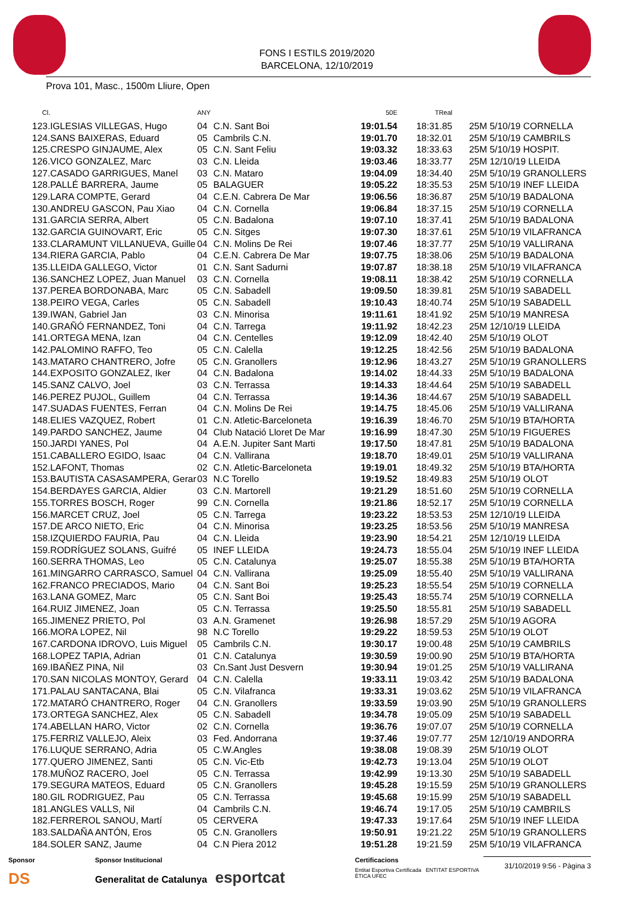FONS I ESTILS 2019/2020
BARCELONA, 12/10/2019
Prova 101, Masc., 1500m Lliure, Open
| Cl. | | ANY | | 50E | TReal | |
| --- | --- | --- | --- | --- | --- | --- |
| 123. | IGLESIAS VILLEGAS, Hugo | 04 | C.N. Sant Boi | 19:01.54 | 18:31.85 | 25M 5/10/19 CORNELLA |
| 124. | SANS BAIXERAS, Eduard | 05 | Cambrils C.N. | 19:01.70 | 18:32.01 | 25M 5/10/19 CAMBRILS |
| 125. | CRESPO GINJAUME, Alex | 05 | C.N. Sant Feliu | 19:03.32 | 18:33.63 | 25M 5/10/19 HOSPIT. |
| 126. | VICO GONZALEZ, Marc | 03 | C.N. Lleida | 19:03.46 | 18:33.77 | 25M 12/10/19 LLEIDA |
| 127. | CASADO GARRIGUES, Manel | 03 | C.N. Mataro | 19:04.09 | 18:34.40 | 25M 5/10/19 GRANOLLERS |
| 128. | PALLÉ BARRERA, Jaume | 05 | BALAGUER | 19:05.22 | 18:35.53 | 25M 5/10/19 INEF LLEIDA |
| 129. | LARA COMPTE, Gerard | 04 | C.E.N. Cabrera De Mar | 19:06.56 | 18:36.87 | 25M 5/10/19 BADALONA |
| 130. | ANDREU GASCON, Pau Xiao | 04 | C.N. Cornella | 19:06.84 | 18:37.15 | 25M 5/10/19 CORNELLA |
| 131. | GARCIA SERRA, Albert | 05 | C.N. Badalona | 19:07.10 | 18:37.41 | 25M 5/10/19 BADALONA |
| 132. | GARCIA GUINOVART, Eric | 05 | C.N. Sitges | 19:07.30 | 18:37.61 | 25M 5/10/19 VILAFRANCA |
| 133. | CLARAMUNT VILLANUEVA, Guille | 04 | C.N. Molins De Rei | 19:07.46 | 18:37.77 | 25M 5/10/19 VALLIRANA |
| 134. | RIERA GARCIA, Pablo | 04 | C.E.N. Cabrera De Mar | 19:07.75 | 18:38.06 | 25M 5/10/19 BADALONA |
| 135. | LLEIDA GALLEGO, Victor | 01 | C.N. Sant Sadurni | 19:07.87 | 18:38.18 | 25M 5/10/19 VILAFRANCA |
| 136. | SANCHEZ LOPEZ, Juan Manuel | 03 | C.N. Cornella | 19:08.11 | 18:38.42 | 25M 5/10/19 CORNELLA |
| 137. | PEREA BORDONABA, Marc | 05 | C.N. Sabadell | 19:09.50 | 18:39.81 | 25M 5/10/19 SABADELL |
| 138. | PEIRO VEGA, Carles | 05 | C.N. Sabadell | 19:10.43 | 18:40.74 | 25M 5/10/19 SABADELL |
| 139. | IWAN, Gabriel Jan | 03 | C.N. Minorisa | 19:11.61 | 18:41.92 | 25M 5/10/19 MANRESA |
| 140. | GRAÑÓ FERNANDEZ, Toni | 04 | C.N. Tarrega | 19:11.92 | 18:42.23 | 25M 12/10/19 LLEIDA |
| 141. | ORTEGA MENA, Izan | 04 | C.N. Centelles | 19:12.09 | 18:42.40 | 25M 5/10/19 OLOT |
| 142. | PALOMINO RAFFO, Teo | 05 | C.N. Calella | 19:12.25 | 18:42.56 | 25M 5/10/19 BADALONA |
| 143. | MATARO CHANTRERO, Jofre | 05 | C.N. Granollers | 19:12.96 | 18:43.27 | 25M 5/10/19 GRANOLLERS |
| 144. | EXPOSITO GONZALEZ, Iker | 04 | C.N. Badalona | 19:14.02 | 18:44.33 | 25M 5/10/19 BADALONA |
| 145. | SANZ CALVO, Joel | 03 | C.N. Terrassa | 19:14.33 | 18:44.64 | 25M 5/10/19 SABADELL |
| 146. | PEREZ PUJOL, Guillem | 04 | C.N. Terrassa | 19:14.36 | 18:44.67 | 25M 5/10/19 SABADELL |
| 147. | SUADAS FUENTES, Ferran | 04 | C.N. Molins De Rei | 19:14.75 | 18:45.06 | 25M 5/10/19 VALLIRANA |
| 148. | ELIES VAZQUEZ, Robert | 01 | C.N. Atletic-Barceloneta | 19:16.39 | 18:46.70 | 25M 5/10/19 BTA/HORTA |
| 149. | PARDO SANCHEZ, Jaume | 04 | Club Natació Lloret De Mar | 19:16.99 | 18:47.30 | 25M 5/10/19 FIGUERES |
| 150. | JARDI YANES, Pol | 04 | A.E.N. Jupiter Sant Marti | 19:17.50 | 18:47.81 | 25M 5/10/19 BADALONA |
| 151. | CABALLERO EGIDO, Isaac | 04 | C.N. Vallirana | 19:18.70 | 18:49.01 | 25M 5/10/19 VALLIRANA |
| 152. | LAFONT, Thomas | 02 | C.N. Atletic-Barceloneta | 19:19.01 | 18:49.32 | 25M 5/10/19 BTA/HORTA |
| 153. | BAUTISTA CASASAMPERA, Gerar | 03 | N.C Torello | 19:19.52 | 18:49.83 | 25M 5/10/19 OLOT |
| 154. | BERDAYES GARCIA, Aldier | 03 | C.N. Martorell | 19:21.29 | 18:51.60 | 25M 5/10/19 CORNELLA |
| 155. | TORRES BOSCH, Roger | 99 | C.N. Cornella | 19:21.86 | 18:52.17 | 25M 5/10/19 CORNELLA |
| 156. | MARCET CRUZ, Joel | 05 | C.N. Tarrega | 19:23.22 | 18:53.53 | 25M 12/10/19 LLEIDA |
| 157. | DE ARCO NIETO, Eric | 04 | C.N. Minorisa | 19:23.25 | 18:53.56 | 25M 5/10/19 MANRESA |
| 158. | IZQUIERDO FAURIA, Pau | 04 | C.N. Lleida | 19:23.90 | 18:54.21 | 25M 12/10/19 LLEIDA |
| 159. | RODRÍGUEZ SOLANS, Guifré | 05 | INEF LLEIDA | 19:24.73 | 18:55.04 | 25M 5/10/19 INEF LLEIDA |
| 160. | SERRA THOMAS, Leo | 05 | C.N. Catalunya | 19:25.07 | 18:55.38 | 25M 5/10/19 BTA/HORTA |
| 161. | MINGARRO CARRASCO, Samuel | 04 | C.N. Vallirana | 19:25.09 | 18:55.40 | 25M 5/10/19 VALLIRANA |
| 162. | FRANCO PRECIADOS, Mario | 04 | C.N. Sant Boi | 19:25.23 | 18:55.54 | 25M 5/10/19 CORNELLA |
| 163. | LANA GOMEZ, Marc | 05 | C.N. Sant Boi | 19:25.43 | 18:55.74 | 25M 5/10/19 CORNELLA |
| 164. | RUIZ JIMENEZ, Joan | 05 | C.N. Terrassa | 19:25.50 | 18:55.81 | 25M 5/10/19 SABADELL |
| 165. | JIMENEZ PRIETO, Pol | 03 | A.N. Gramenet | 19:26.98 | 18:57.29 | 25M 5/10/19 AGORA |
| 166. | MORA LOPEZ, Nil | 98 | N.C Torello | 19:29.22 | 18:59.53 | 25M 5/10/19 OLOT |
| 167. | CARDONA IDROVO, Luis Miguel | 05 | Cambrils C.N. | 19:30.17 | 19:00.48 | 25M 5/10/19 CAMBRILS |
| 168. | LOPEZ TAPIA, Adrian | 01 | C.N. Catalunya | 19:30.59 | 19:00.90 | 25M 5/10/19 BTA/HORTA |
| 169. | IBAÑEZ PINA, Nil | 03 | Cn.Sant Just Desvern | 19:30.94 | 19:01.25 | 25M 5/10/19 VALLIRANA |
| 170. | SAN NICOLAS MONTOY, Gerard | 04 | C.N. Calella | 19:33.11 | 19:03.42 | 25M 5/10/19 BADALONA |
| 171. | PALAU SANTACANA, Blai | 05 | C.N. Vilafranca | 19:33.31 | 19:03.62 | 25M 5/10/19 VILAFRANCA |
| 172. | MATARÓ CHANTRERO, Roger | 04 | C.N. Granollers | 19:33.59 | 19:03.90 | 25M 5/10/19 GRANOLLERS |
| 173. | ORTEGA SANCHEZ, Alex | 05 | C.N. Sabadell | 19:34.78 | 19:05.09 | 25M 5/10/19 SABADELL |
| 174. | ABELLAN HARO, Victor | 02 | C.N. Cornella | 19:36.76 | 19:07.07 | 25M 5/10/19 CORNELLA |
| 175. | FERRIZ VALLEJO, Aleix | 03 | Fed. Andorrana | 19:37.46 | 19:07.77 | 25M 12/10/19 ANDORRA |
| 176. | LUQUE SERRANO, Adria | 05 | C.W.Angles | 19:38.08 | 19:08.39 | 25M 5/10/19 OLOT |
| 177. | QUERO JIMENEZ, Santi | 05 | C.N. Vic-Etb | 19:42.73 | 19:13.04 | 25M 5/10/19 OLOT |
| 178. | MUÑOZ RACERO, Joel | 05 | C.N. Terrassa | 19:42.99 | 19:13.30 | 25M 5/10/19 SABADELL |
| 179. | SEGURA MATEOS, Eduard | 05 | C.N. Granollers | 19:45.28 | 19:15.59 | 25M 5/10/19 GRANOLLERS |
| 180. | GIL RODRIGUEZ, Pau | 05 | C.N. Terrassa | 19:45.68 | 19:15.99 | 25M 5/10/19 SABADELL |
| 181. | ANGLES VALLS, Nil | 04 | Cambrils C.N. | 19:46.74 | 19:17.05 | 25M 5/10/19 CAMBRILS |
| 182. | FERREROL SANOU, Martí | 05 | CERVERA | 19:47.33 | 19:17.64 | 25M 5/10/19 INEF LLEIDA |
| 183. | SALDAÑA ANTÓN, Eros | 05 | C.N. Granollers | 19:50.91 | 19:21.22 | 25M 5/10/19 GRANOLLERS |
| 184. | SOLER SANZ, Jaume | 04 | C.N Piera 2012 | 19:51.28 | 19:21.59 | 25M 5/10/19 VILAFRANCA |
Sponsor
DS
Sponsor Institucional
Generalitat de Catalunya esportcat
Certificacions
Entitat Esportiva Certificada ENTITAT ESPORTIVA ÈTICA UFEC
31/10/2019 9:56 - Pàgina 3